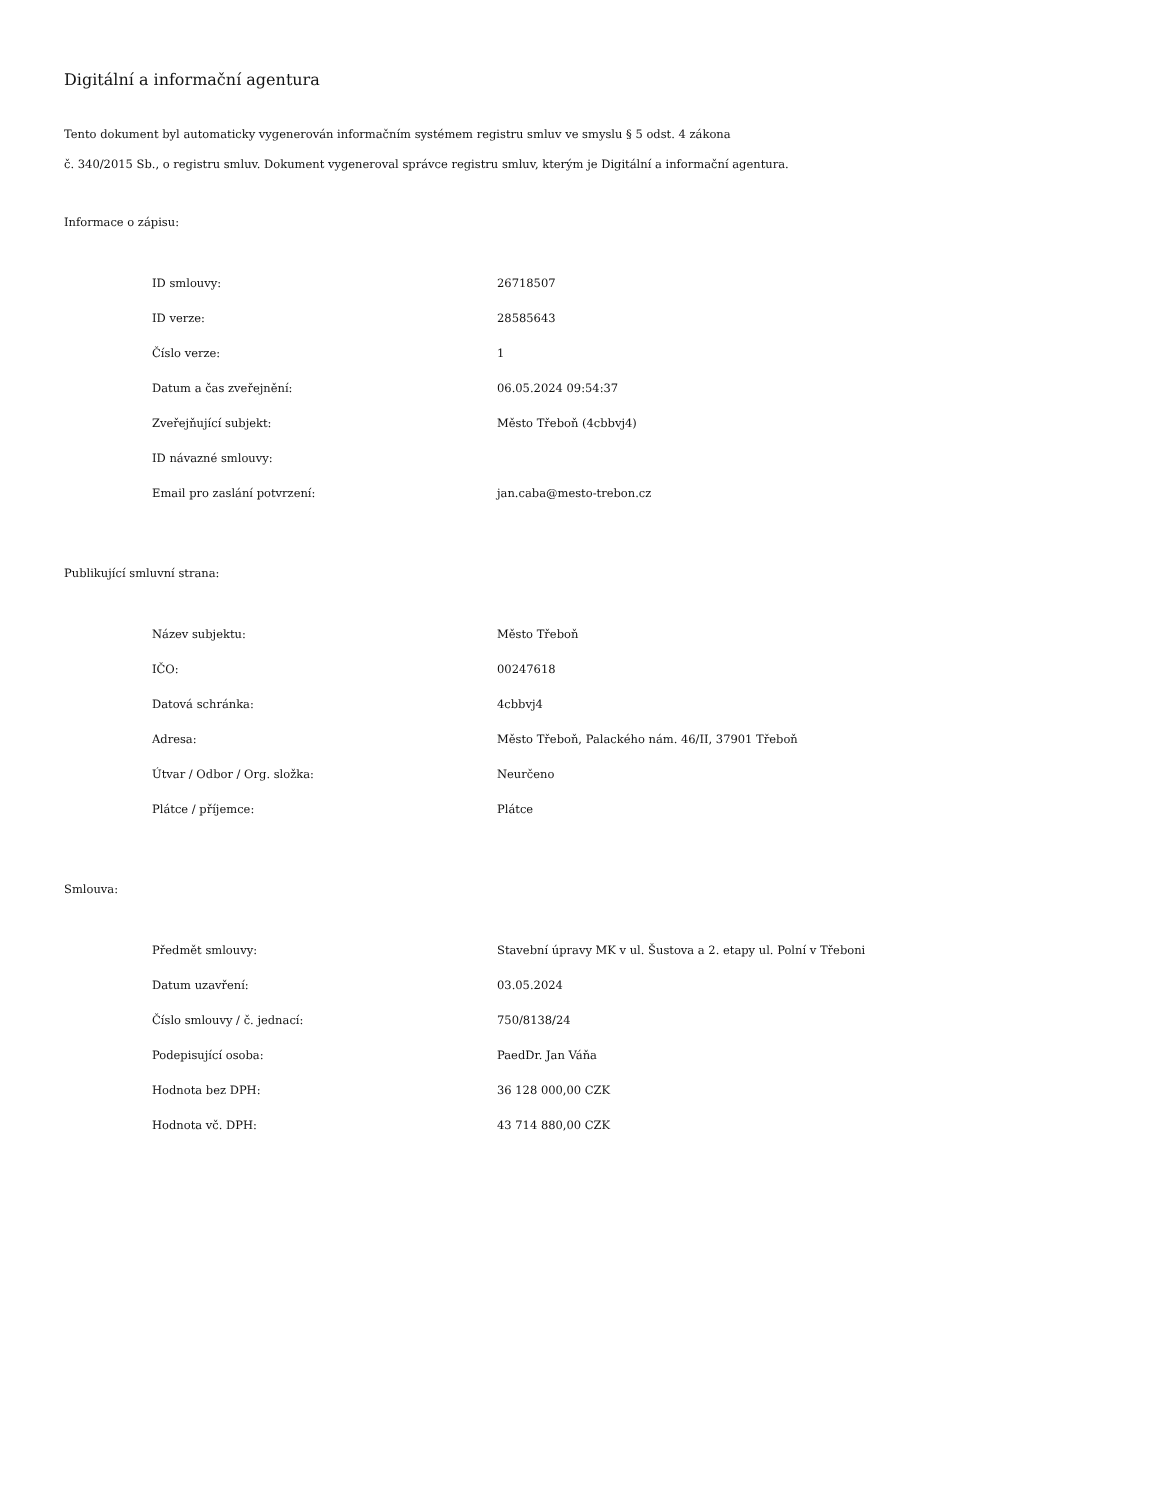Digitální a informační agentura
Tento dokument byl automaticky vygenerován informačním systémem registru smluv ve smyslu § 5 odst. 4 zákona
č. 340/2015 Sb., o registru smluv. Dokument vygeneroval správce registru smluv, kterým je Digitální a informační agentura.
Informace o zápisu:
| ID smlouvy: | 26718507 |
| ID verze: | 28585643 |
| Číslo verze: | 1 |
| Datum a čas zveřejnění: | 06.05.2024 09:54:37 |
| Zveřejňující subjekt: | Město Třeboň (4cbbvj4) |
| ID návazné smlouvy: | |
| Email pro zaslání potvrzení: | jan.caba@mesto-trebon.cz |
Publikující smluvní strana:
| Název subjektu: | Město Třeboň |
| IČO: | 00247618 |
| Datová schránka: | 4cbbvj4 |
| Adresa: | Město Třeboň, Palackého nám. 46/II, 37901 Třeboň |
| Útvar / Odbor / Org. složka: | Neurčeno |
| Plátce / příjemce: | Plátce |
Smlouva:
| Předmět smlouvy: | Stavební úpravy MK v ul. Šustova a 2. etapy ul. Polní v Třeboni |
| Datum uzavření: | 03.05.2024 |
| Číslo smlouvy / č. jednací: | 750/8138/24 |
| Podepisující osoba: | PaedDr. Jan Váňa |
| Hodnota bez DPH: | 36 128 000,00 CZK |
| Hodnota vč. DPH: | 43 714 880,00 CZK |